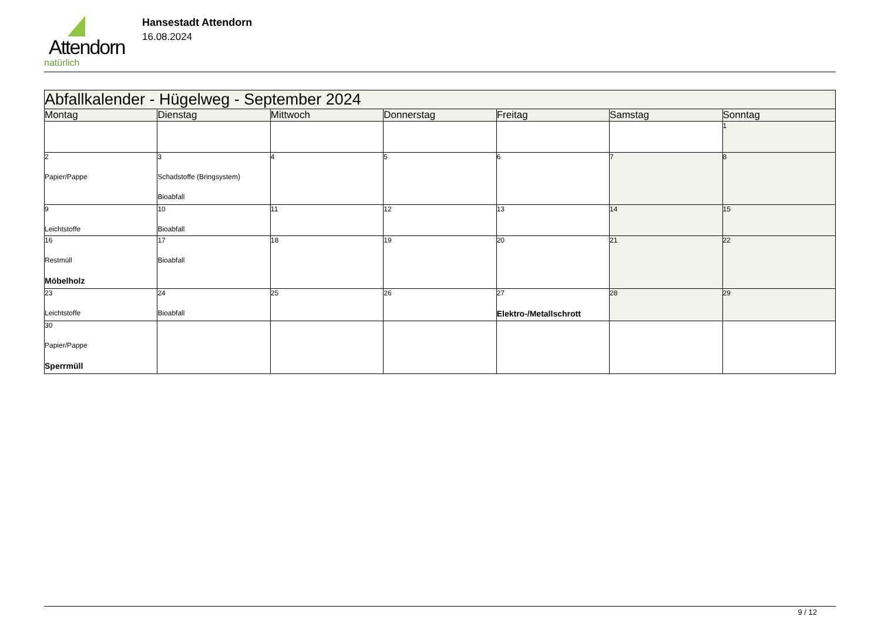Attendorn
natürlich
Hansestadt Attendorn
16.08.2024
| Abfallkalender - Hügelweg - September 2024 | | | | | | |
| --- | --- | --- | --- | --- | --- | --- |
| Montag | Dienstag | Mittwoch | Donnerstag | Freitag | Samstag | Sonntag |
| | | | | | | 1 |
| 2 Papier/Pappe | 3 Schadstoffe (Bringsystem) Bioabfall | 4 | 5 | 6 | 7 | 8 |
| 9 Leichtstoffe | 10 Bioabfall | 11 | 12 | 13 | 14 | 15 |
| 16 Restmüll Möbelholz | 17 Bioabfall | 18 | 19 | 20 | 21 | 22 |
| 23 Leichtstoffe | 24 Bioabfall | 25 | 26 | 27 Elektro-/Metallschrott | 28 | 29 |
| 30 Papier/Pappe Sperrmüll | | | | | | |
9 / 12